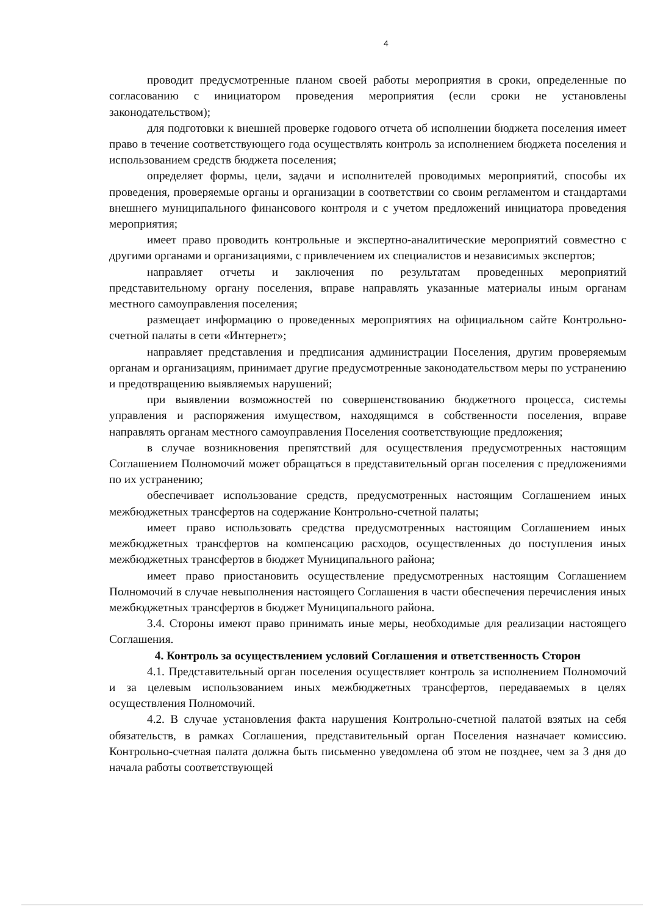4
проводит предусмотренные планом своей работы мероприятия в сроки, определенные по согласованию с инициатором проведения мероприятия (если сроки не установлены законодательством);
для подготовки к внешней проверке годового отчета об исполнении бюджета поселения имеет право в течение соответствующего года осуществлять контроль за исполнением бюджета поселения и использованием средств бюджета поселения;
определяет формы, цели, задачи и исполнителей проводимых мероприятий, способы их проведения, проверяемые органы и организации в соответствии со своим регламентом и стандартами внешнего муниципального финансового контроля и с учетом предложений инициатора проведения мероприятия;
имеет право проводить контрольные и экспертно-аналитические мероприятий совместно с другими органами и организациями, с привлечением их специалистов и независимых экспертов;
направляет отчеты и заключения по результатам проведенных мероприятий представительному органу поселения, вправе направлять указанные материалы иным органам местного самоуправления поселения;
размещает информацию о проведенных мероприятиях на официальном сайте Контрольно-счетной палаты в сети «Интернет»;
направляет представления и предписания администрации Поселения, другим проверяемым органам и организациям, принимает другие предусмотренные законодательством меры по устранению и предотвращению выявляемых нарушений;
при выявлении возможностей по совершенствованию бюджетного процесса, системы управления и распоряжения имуществом, находящимся в собственности поселения, вправе направлять органам местного самоуправления Поселения соответствующие предложения;
в случае возникновения препятствий для осуществления предусмотренных настоящим Соглашением Полномочий может обращаться в представительный орган поселения с предложениями по их устранению;
обеспечивает использование средств, предусмотренных настоящим Соглашением иных межбюджетных трансфертов на содержание Контрольно-счетной палаты;
имеет право использовать средства предусмотренных настоящим Соглашением иных межбюджетных трансфертов на компенсацию расходов, осуществленных до поступления иных межбюджетных трансфертов в бюджет Муниципального района;
имеет право приостановить осуществление предусмотренных настоящим Соглашением Полномочий в случае невыполнения настоящего Соглашения в части обеспечения перечисления иных межбюджетных трансфертов в бюджет Муниципального района.
3.4. Стороны имеют право принимать иные меры, необходимые для реализации настоящего Соглашения.
4. Контроль за осуществлением условий Соглашения и ответственность Сторон
4.1. Представительный орган поселения осуществляет контроль за исполнением Полномочий и за целевым использованием иных межбюджетных трансфертов, передаваемых в целях осуществления Полномочий.
4.2. В случае установления факта нарушения Контрольно-счетной палатой взятых на себя обязательств, в рамках Соглашения, представительный орган Поселения назначает комиссию. Контрольно-счетная палата должна быть письменно уведомлена об этом не позднее, чем за 3 дня до начала работы соответствующей